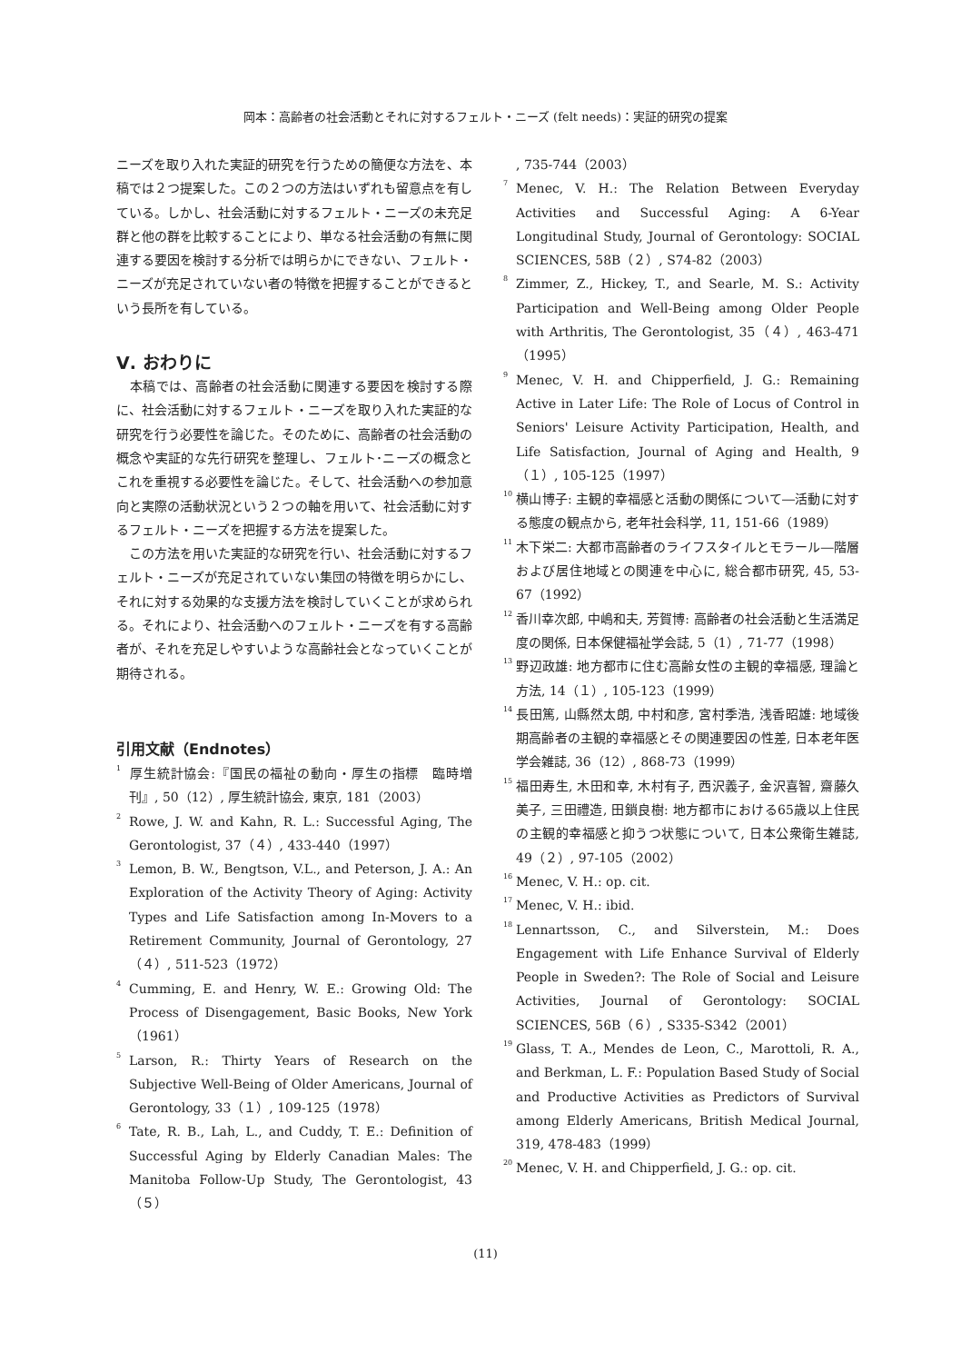岡本：高齢者の社会活動とそれに対するフェルト・ニーズ (felt needs)：実証的研究の提案
ニーズを取り入れた実証的研究を行うための簡便な方法を、本稿では２つ提案した。この２つの方法はいずれも留意点を有している。しかし、社会活動に対するフェルト・ニーズの未充足群と他の群を比較することにより、単なる社会活動の有無に関連する要因を検討する分析では明らかにできない、フェルト・ニーズが充足されていない者の特徴を把握することができるという長所を有している。
Ⅴ. おわりに
　本稿では、高齢者の社会活動に関連する要因を検討する際に、社会活動に対するフェルト・ニーズを取り入れた実証的な研究を行う必要性を論じた。そのために、高齢者の社会活動の概念や実証的な先行研究を整理し、フェルト･ニーズの概念とこれを重視する必要性を論じた。そして、社会活動への参加意向と実際の活動状況という２つの軸を用いて、社会活動に対するフェルト・ニーズを把握する方法を提案した。
　この方法を用いた実証的な研究を行い、社会活動に対するフェルト・ニーズが充足されていない集団の特徴を明らかにし、それに対する効果的な支援方法を検討していくことが求められる。それにより、社会活動へのフェルト・ニーズを有する高齢者が、それを充足しやすいような高齢社会となっていくことが期待される。
引用文献（Endnotes）
<sup>1</sup> 厚生統計協会:『国民の福祉の動向・厚生の指標　臨時増刊』, 50（12）, 厚生統計協会, 東京, 181（2003）
<sup>2</sup> Rowe, J. W. and Kahn, R. L.: Successful Aging, The Gerontologist, 37（４）, 433-440（1997）
<sup>3</sup> Lemon, B. W., Bengtson, V.L., and Peterson, J. A.: An Exploration of the Activity Theory of Aging: Activity Types and Life Satisfaction among In-Movers to a Retirement Community, Journal of Gerontology, 27（４）, 511-523（1972）
<sup>4</sup> Cumming, E. and Henry, W. E.: Growing Old: The Process of Disengagement, Basic Books, New York（1961）
<sup>5</sup> Larson, R.: Thirty Years of Research on the Subjective Well-Being of Older Americans, Journal of Gerontology, 33（１）, 109-125（1978）
<sup>6</sup> Tate, R. B., Lah, L., and Cuddy, T. E.: Definition of Successful Aging by Elderly Canadian Males: The Manitoba Follow-Up Study, The Gerontologist, 43（５）
, 735-744（2003）
<sup>7</sup> Menec, V. H.: The Relation Between Everyday Activities and Successful Aging: A 6-Year Longitudinal Study, Journal of Gerontology: SOCIAL SCIENCES, 58B（２）, S74-82（2003）
<sup>8</sup> Zimmer, Z., Hickey, T., and Searle, M. S.: Activity Participation and Well-Being among Older People with Arthritis, The Gerontologist, 35（４）, 463-471（1995）
<sup>9</sup> Menec, V. H. and Chipperfield, J. G.: Remaining Active in Later Life: The Role of Locus of Control in Seniors' Leisure Activity Participation, Health, and Life Satisfaction, Journal of Aging and Health, 9（１）, 105-125（1997）
<sup>10</sup> 横山博子: 主観的幸福感と活動の関係について―活動に対する態度の観点から, 老年社会科学, 11, 151-66（1989）
<sup>11</sup> 木下栄二: 大都市高齢者のライフスタイルとモラール―階層および居住地域との関連を中心に, 総合都市研究, 45, 53-67（1992）
<sup>12</sup> 香川幸次郎, 中嶋和夫, 芳賀博: 高齢者の社会活動と生活満足度の関係, 日本保健福祉学会誌, 5（1）, 71-77（1998）
<sup>13</sup> 野辺政雄: 地方都市に住む高齢女性の主観的幸福感, 理論と方法, 14（１）, 105-123（1999）
<sup>14</sup> 長田篤, 山縣然太朗, 中村和彦, 宮村季浩, 浅香昭雄: 地域後期高齢者の主観的幸福感とその関連要因の性差, 日本老年医学会雑誌, 36（12）, 868-73（1999）
<sup>15</sup> 福田寿生, 木田和幸, 木村有子, 西沢義子, 金沢喜智, 齋藤久美子, 三田禮造, 田鎖良樹: 地方都市における65歳以上住民の主観的幸福感と抑うつ状態について, 日本公衆衛生雑誌, 49（２）, 97-105（2002）
<sup>16</sup> Menec, V. H.: op. cit.
<sup>17</sup> Menec, V. H.: ibid.
<sup>18</sup> Lennartsson, C., and Silverstein, M.: Does Engagement with Life Enhance Survival of Elderly People in Sweden?: The Role of Social and Leisure Activities, Journal of Gerontology: SOCIAL SCIENCES, 56B（６）, S335-S342（2001）
<sup>19</sup> Glass, T. A., Mendes de Leon, C., Marottoli, R. A., and Berkman, L. F.: Population Based Study of Social and Productive Activities as Predictors of Survival among Elderly Americans, British Medical Journal, 319, 478-483（1999）
<sup>20</sup> Menec, V. H. and Chipperfield, J. G.: op. cit.
(11)